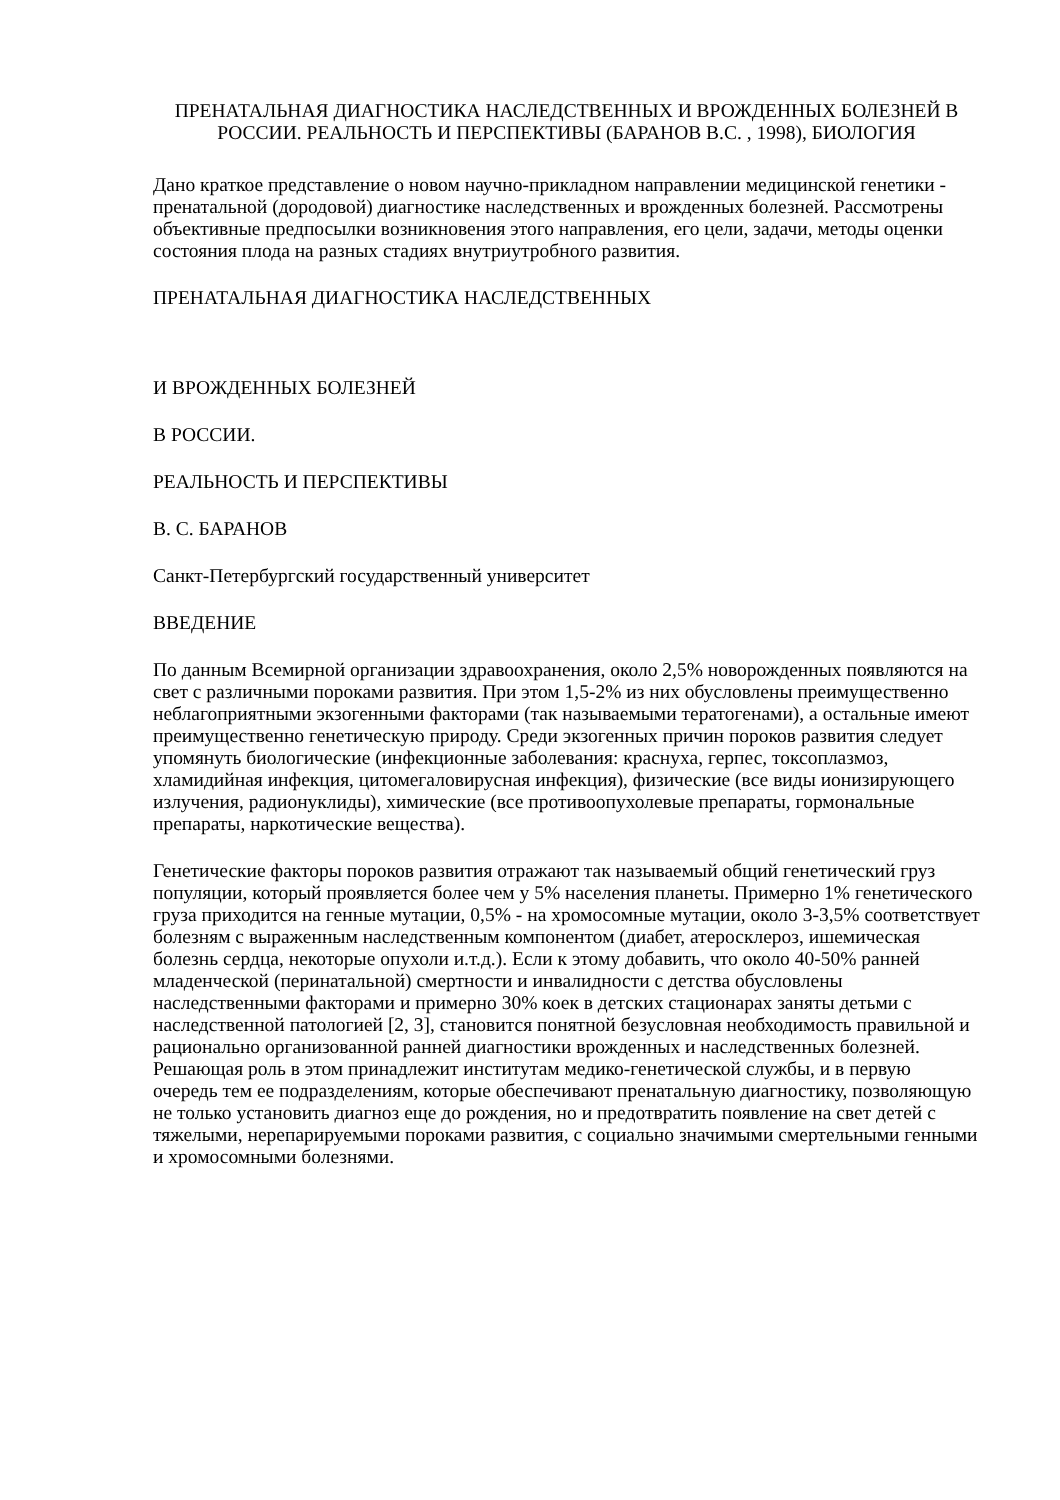ПРЕНАТАЛЬНАЯ ДИАГНОСТИКА НАСЛЕДСТВЕННЫХ И ВРОЖДЕННЫХ БОЛЕЗНЕЙ В РОССИИ. РЕАЛЬНОСТЬ И ПЕРСПЕКТИВЫ (БАРАНОВ В.С. , 1998), БИОЛОГИЯ
Дано краткое представление о новом научно-прикладном направлении медицинской генетики - пренатальной (дородовой) диагностике наследственных и врожденных болезней. Рассмотрены объективные предпосылки возникновения этого направления, его цели, задачи, методы оценки состояния плода на разных стадиях внутриутробного развития.
ПРЕНАТАЛЬНАЯ ДИАГНОСТИКА НАСЛЕДСТВЕННЫХ
И ВРОЖДЕННЫХ БОЛЕЗНЕЙ
В РОССИИ.
РЕАЛЬНОСТЬ И ПЕРСПЕКТИВЫ
В. С. БАРАНОВ
Санкт-Петербургский государственный университет
ВВЕДЕНИЕ
По данным Всемирной организации здравоохранения, около 2,5% новорожденных появляются на свет с различными пороками развития. При этом 1,5-2% из них обусловлены преимущественно неблагоприятными экзогенными факторами (так называемыми тератогенами), а остальные имеют преимущественно генетическую природу. Среди экзогенных причин пороков развития следует упомянуть биологические (инфекционные заболевания: краснуха, герпес, токсоплазмоз, хламидийная инфекция, цитомегаловирусная инфекция), физические (все виды ионизирующего излучения, радионуклиды), химические (все противоопухолевые препараты, гормональные препараты, наркотические вещества).
Генетические факторы пороков развития отражают так называемый общий генетический груз популяции, который проявляется более чем у 5% населения планеты. Примерно 1% генетического груза приходится на генные мутации, 0,5% - на хромосомные мутации, около 3-3,5% соответствует болезням с выраженным наследственным компонентом (диабет, атеросклероз, ишемическая болезнь сердца, некоторые опухоли и.т.д.). Если к этому добавить, что около 40-50% ранней младенческой (перинатальной) смертности и инвалидности с детства обусловлены наследственными факторами и примерно 30% коек в детских стационарах заняты детьми с наследственной патологией [2, 3], становится понятной безусловная необходимость правильной и рационально организованной ранней диагностики врожденных и наследственных болезней. Решающая роль в этом принадлежит институтам медико-генетической службы, и в первую очередь тем ее подразделениям, которые обеспечивают пренатальную диагностику, позволяющую не только установить диагноз еще до рождения, но и предотвратить появление на свет детей с тяжелыми, нерепарируемыми пороками развития, с социально значимыми смертельными генными и хромосомными болезнями.